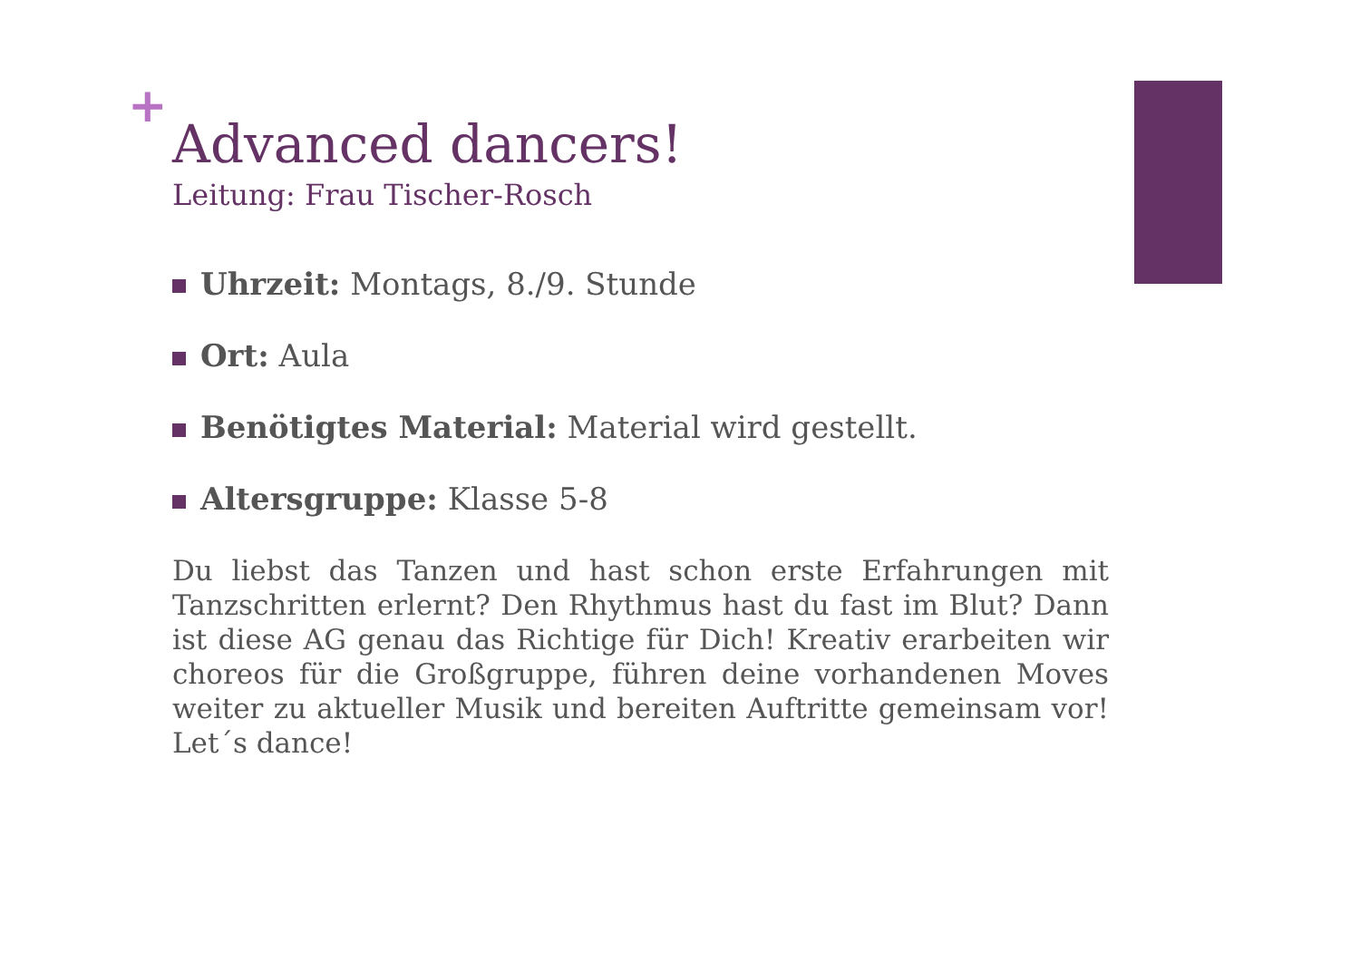+
Advanced dancers!
Leitung: Frau Tischer-Rosch
Uhrzeit: Montags, 8./9. Stunde
Ort: Aula
Benötigtes Material: Material wird gestellt.
Altersgruppe: Klasse 5-8
Du liebst das Tanzen und hast schon erste Erfahrungen mit Tanzschritten erlernt? Den Rhythmus hast du fast im Blut? Dann ist diese AG genau das Richtige für Dich! Kreativ erarbeiten wir choreos für die Großgruppe, führen deine vorhandenen Moves weiter zu aktueller Musik und bereiten Auftritte gemeinsam vor! Let´s dance!